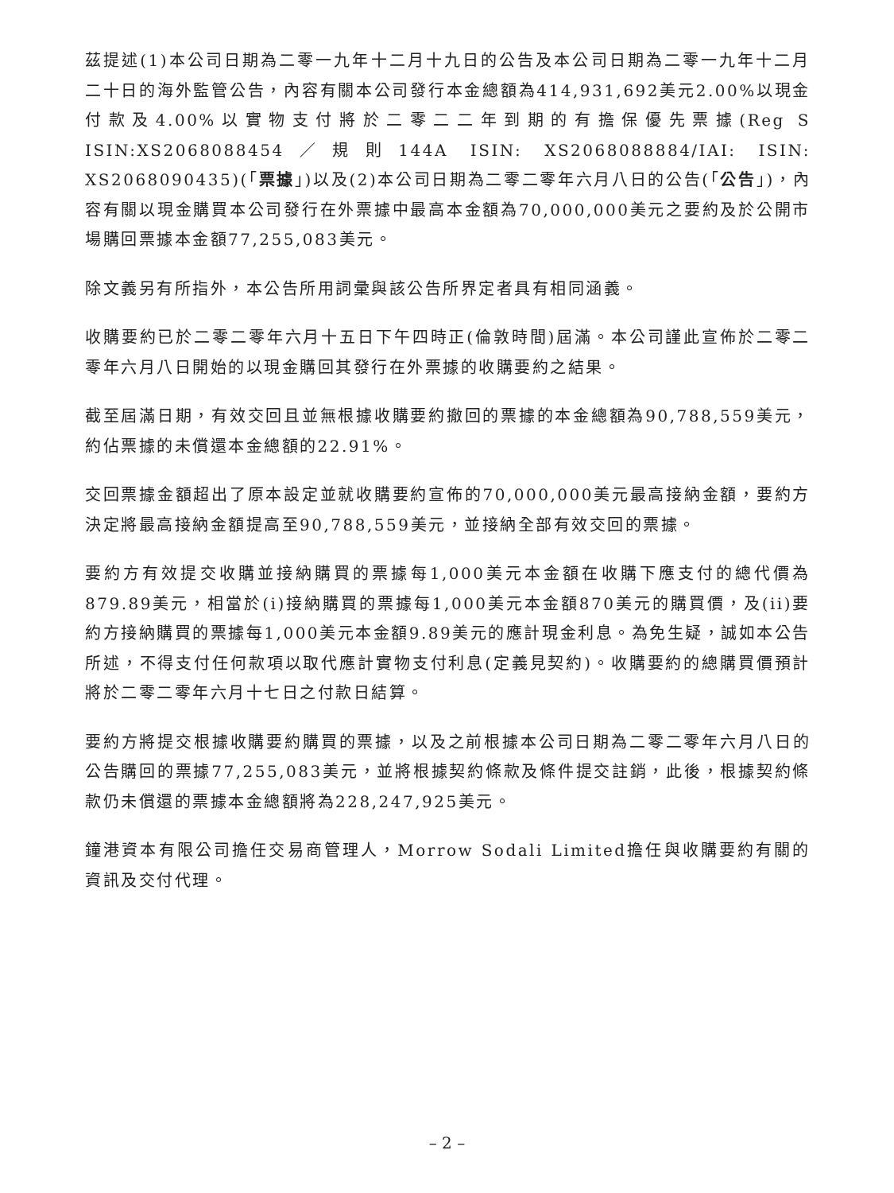茲提述(1)本公司日期為二零一九年十二月十九日的公告及本公司日期為二零一九年十二月二十日的海外監管公告，內容有關本公司發行本金總額為414,931,692美元2.00%以現金付款及4.00%以實物支付將於二零二二年到期的有擔保優先票據(Reg S ISIN:XS2068088454／規則144A ISIN: XS2068088884/IAI: ISIN: XS2068090435)(「票據」)以及(2)本公司日期為二零二零年六月八日的公告(「公告」)，內容有關以現金購買本公司發行在外票據中最高本金額為70,000,000美元之要約及於公開市場購回票據本金額77,255,083美元。
除文義另有所指外，本公告所用詞彙與該公告所界定者具有相同涵義。
收購要約已於二零二零年六月十五日下午四時正(倫敦時間)屆滿。本公司謹此宣佈於二零二零年六月八日開始的以現金購回其發行在外票據的收購要約之結果。
截至屆滿日期，有效交回且並無根據收購要約撤回的票據的本金總額為90,788,559美元，約佔票據的未償還本金總額的22.91%。
交回票據金額超出了原本設定並就收購要約宣佈的70,000,000美元最高接納金額，要約方決定將最高接納金額提高至90,788,559美元，並接納全部有效交回的票據。
要約方有效提交收購並接納購買的票據每1,000美元本金額在收購下應支付的總代價為879.89美元，相當於(i)接納購買的票據每1,000美元本金額870美元的購買價，及(ii)要約方接納購買的票據每1,000美元本金額9.89美元的應計現金利息。為免生疑，誠如本公告所述，不得支付任何款項以取代應計實物支付利息(定義見契約)。收購要約的總購買價預計將於二零二零年六月十七日之付款日結算。
要約方將提交根據收購要約購買的票據，以及之前根據本公司日期為二零二零年六月八日的公告購回的票據77,255,083美元，並將根據契約條款及條件提交註銷，此後，根據契約條款仍未償還的票據本金總額將為228,247,925美元。
鐘港資本有限公司擔任交易商管理人，Morrow Sodali Limited擔任與收購要約有關的資訊及交付代理。
– 2 –